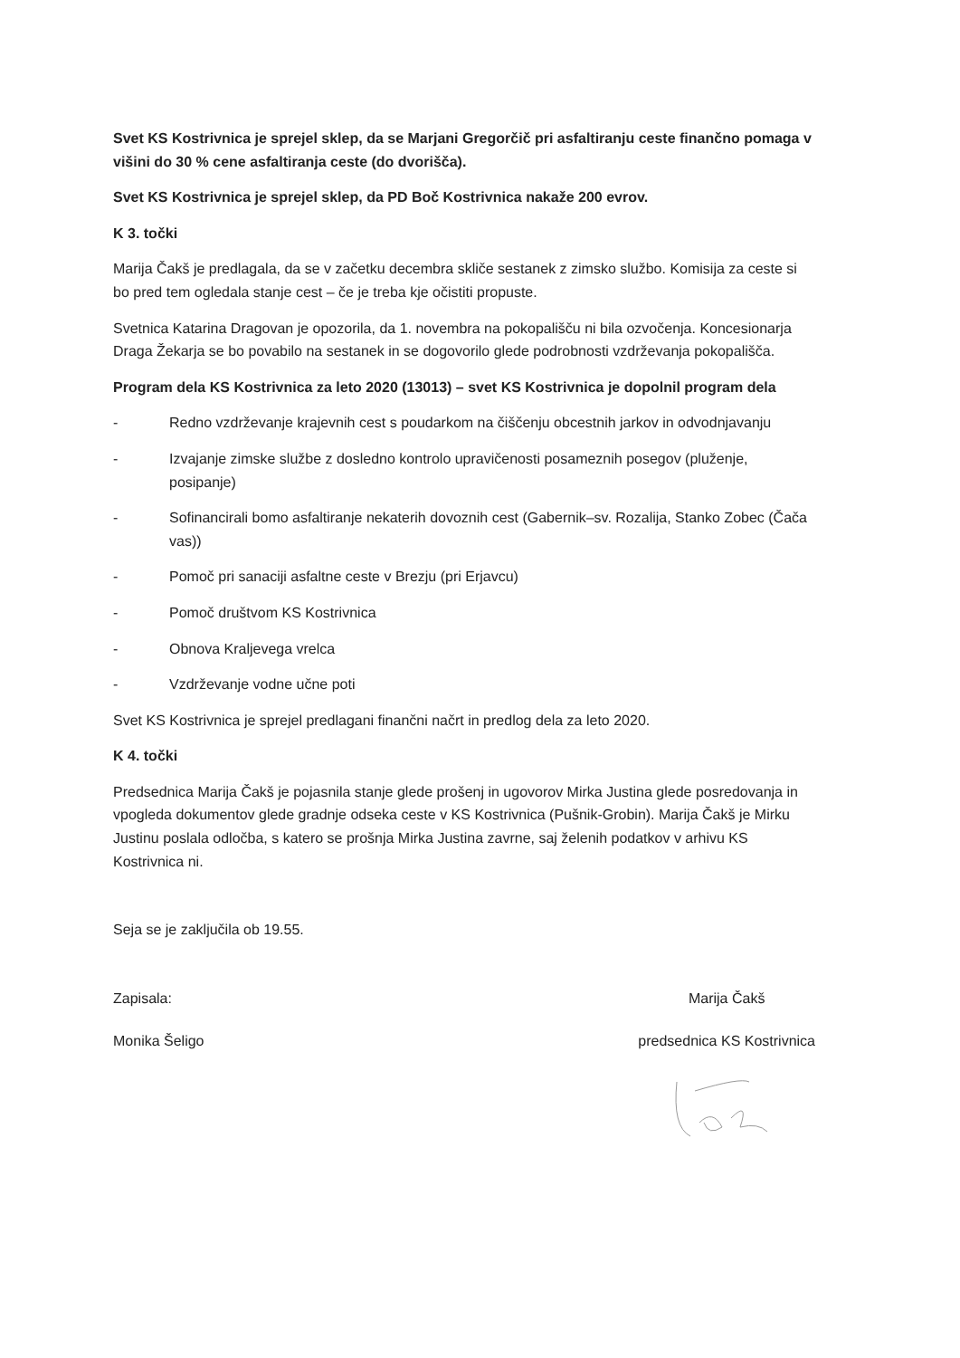Svet KS Kostrivnica je sprejel sklep, da se Marjani Gregorčič pri asfaltiranju ceste finančno pomaga v višini do 30 % cene asfaltiranja ceste (do dvorišča).
Svet KS Kostrivnica je sprejel sklep, da PD Boč Kostrivnica nakaže 200 evrov.
K 3. točki
Marija Čakš je predlagala, da se v začetku decembra skliče sestanek z zimsko službo. Komisija za ceste si bo pred tem ogledala stanje cest – če je treba kje očistiti propuste.
Svetnica Katarina Dragovan je opozorila, da 1. novembra na pokopališču ni bila ozvočenja. Koncesionarja Draga Žekarja se bo povabilo na sestanek in se dogovorilo glede podrobnosti vzdrževanja pokopališča.
Program dela KS Kostrivnica za leto 2020 (13013) – svet KS Kostrivnica je dopolnil program dela
- Redno vzdrževanje krajevnih cest s poudarkom na čiščenju obcestnih jarkov in odvodnjavanju
- Izvajanje zimske službe z dosledno kontrolo upravičenosti posameznih posegov (pluženje, posipanje)
- Sofinancirali bomo asfaltiranje nekaterih dovoznih cest (Gabernik–sv. Rozalija, Stanko Zobec (Čača vas))
- Pomoč pri sanaciji asfaltne ceste v Brezju (pri Erjavcu)
- Pomoč društvom KS Kostrivnica
- Obnova Kraljevega vrelca
- Vzdrževanje vodne učne poti
Svet KS Kostrivnica je sprejel predlagani finančni načrt in predlog dela za leto 2020.
K 4. točki
Predsednica Marija Čakš je pojasnila stanje glede prošenj in ugovorov Mirka Justina glede posredovanja in vpogleda dokumentov glede gradnje odseka ceste v KS Kostrivnica (Pušnik-Grobin). Marija Čakš je Mirku Justinu poslala odločba, s katero se prošnja Mirka Justina zavrne, saj želenih podatkov v arhivu KS Kostrivnica ni.
Seja se je zaključila ob 19.55.
Zapisala:
Monika Šeligo
Marija Čakš
predsednica KS Kostrivnica